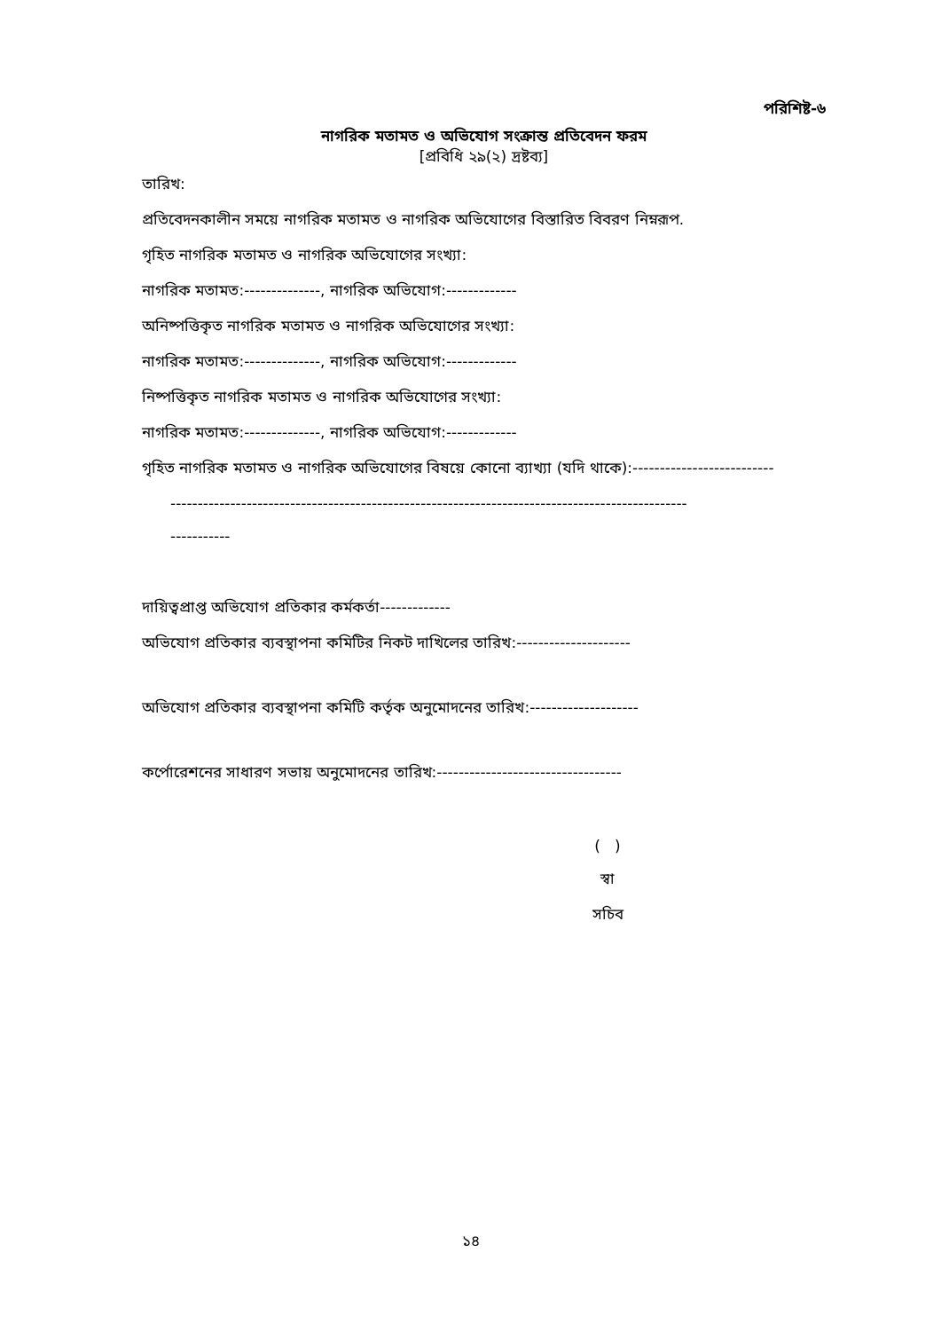পরিশিষ্ট-৬
নাগরিক মতামত ও অভিযোগ সংক্রান্ত প্রতিবেদন ফরম
[প্রবিধি ২৯(২) দ্রষ্টব্য]
তারিখ:
প্রতিবেদনকালীন সময়ে নাগরিক মতামত ও নাগরিক অভিযোগের বিস্তারিত বিবরণ নিম্নরূপ.
গৃহিত নাগরিক মতামত ও নাগরিক অভিযোগের সংখ্যা:
নাগরিক মতামত:--------------, নাগরিক অভিযোগ:-------------
অনিষ্পত্তিকৃত নাগরিক মতামত ও নাগরিক অভিযোগের সংখ্যা:
নাগরিক মতামত:--------------, নাগরিক অভিযোগ:-------------
নিষ্পত্তিকৃত নাগরিক মতামত ও নাগরিক অভিযোগের সংখ্যা:
নাগরিক মতামত:--------------, নাগরিক অভিযোগ:-------------
গৃহিত নাগরিক মতামত ও নাগরিক অভিযোগের বিষয়ে কোনো ব্যাখ্যা (যদি থাকে):--------------------------
-----------------------------------------------------------------------------------------------
-----------
দায়িত্বপ্রাপ্ত অভিযোগ প্রতিকার কর্মকর্তা-------------
অভিযোগ প্রতিকার ব্যবস্থাপনা কমিটির নিকট দাখিলের তারিখ:---------------------
অভিযোগ প্রতিকার ব্যবস্থাপনা কমিটি কর্তৃক অনুমোদনের তারিখ:--------------------
কর্পোরেশনের সাধারণ সভায় অনুমোদনের তারিখ:----------------------------------
( )
স্বা
সচিব
১৪